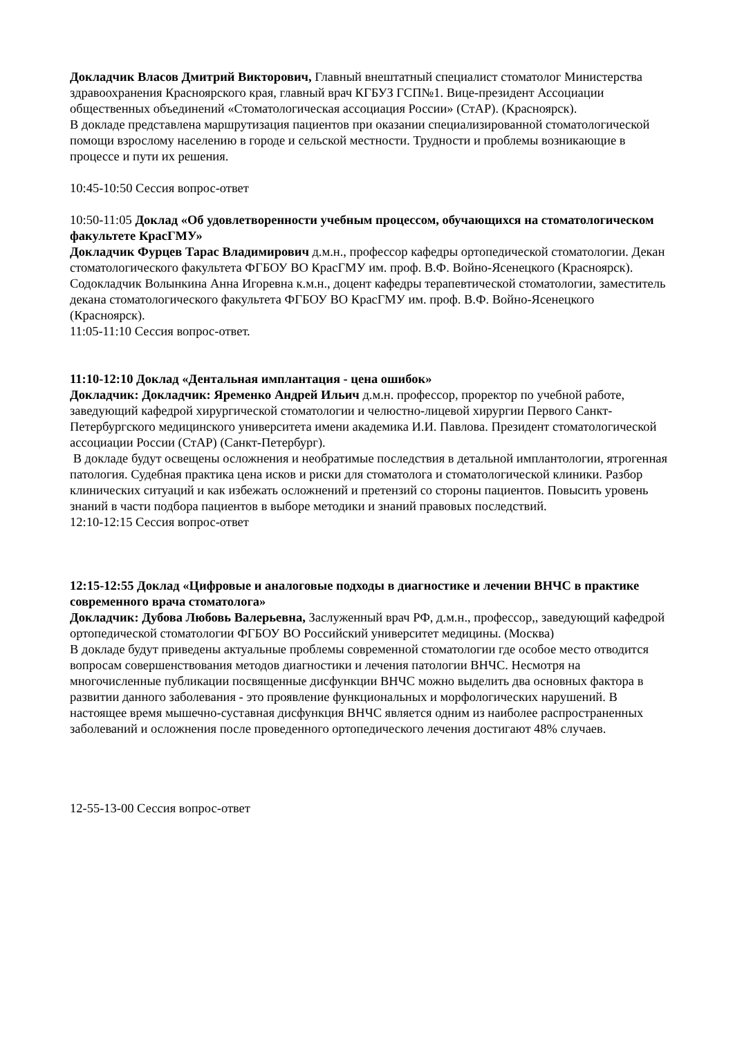Докладчик Власов Дмитрий Викторович, Главный внештатный специалист стоматолог Министерства здравоохранения Красноярского края, главный врач КГБУЗ ГСП№1. Вице-президент Ассоциации общественных объединений «Стоматологическая ассоциация России» (СтАР). (Красноярск).
В докладе представлена маршрутизация пациентов при оказании специализированной стоматологической помощи взрослому населению в городе и сельской местности. Трудности и проблемы возникающие в процессе и пути их решения.
10:45-10:50 Сессия вопрос-ответ
10:50-11:05 Доклад «Об удовлетворенности учебным процессом, обучающихся на стоматологическом факультете КрасГМУ»
Докладчик Фурцев Тарас Владимирович д.м.н., профессор кафедры ортопедической стоматологии. Декан стоматологического факультета ФГБОУ ВО КрасГМУ им. проф. В.Ф. Войно-Ясенецкого (Красноярск). Содокладчик Волынкина Анна Игоревна к.м.н., доцент кафедры терапевтической стоматологии, заместитель декана стоматологического факультета ФГБОУ ВО КрасГМУ им. проф. В.Ф. Войно-Ясенецкого (Красноярск).
11:05-11:10 Сессия вопрос-ответ.
11:10-12:10 Доклад «Дентальная имплантация - цена ошибок»
Докладчик: Докладчик: Яременко Андрей Ильич д.м.н. профессор, проректор по учебной работе, заведующий кафедрой хирургической стоматологии и челюстно-лицевой хирургии Первого Санкт-Петербургского медицинского университета имени академика И.И. Павлова. Президент стоматологической ассоциации России (СтАР) (Санкт-Петербург).
В докладе будут освещены осложнения и необратимые последствия в детальной имплантологии, ятрогенная патология. Судебная практика цена исков и риски для стоматолога и стоматологической клиники. Разбор клинических ситуаций и как избежать осложнений и претензий со стороны пациентов. Повысить уровень знаний в части подбора пациентов в выборе методики и знаний правовых последствий.
12:10-12:15 Сессия вопрос-ответ
12:15-12:55 Доклад «Цифровые и аналоговые подходы в диагностике и лечении ВНЧС в практике современного врача стоматолога»
Докладчик: Дубова Любовь Валерьевна, Заслуженный врач РФ, д.м.н., профессор,, заведующий кафедрой ортопедической стоматологии ФГБОУ ВО Российский университет медицины. (Москва)
В докладе будут приведены актуальные проблемы современной стоматологии где особое место отводится вопросам совершенствования методов диагностики и лечения патологии ВНЧС. Несмотря на многочисленные публикации посвященные дисфункции ВНЧС можно выделить два основных фактора в развитии данного заболевания - это проявление функциональных и морфологических нарушений. В настоящее время мышечно-суставная дисфункция ВНЧС является одним из наиболее распространенных заболеваний и осложнения после проведенного ортопедического лечения достигают 48% случаев.
12-55-13-00 Сессия вопрос-ответ